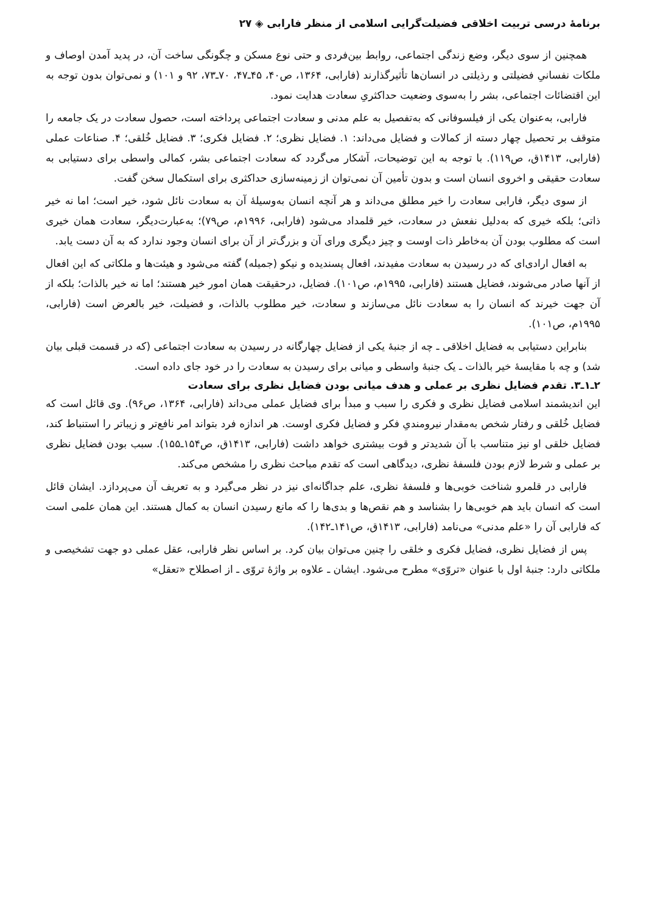برنامهٔ درسی تربیت اخلاقی فضیلت‌گرایی اسلامی از منظر فارابی ◈ ۲۷
همچنین از سوی دیگر، وضع زندگی اجتماعی، روابط بین‌فردی و حتی نوع مسکن و چگونگی ساخت آن، در پدید آمدن اوصاف و ملکات نفسانیِ فضیلتی و رذیلتی در انسان‌ها تأثیرگذارند (فارابی، ۱۳۶۴، ص۴۰، ۴۵ـ۴۷، ۷۰ـ۷۳، ۹۲ و ۱۰۱) و نمی‌توان بدون توجه به این اقتضائات اجتماعی، بشر را به‌سوی وضعیت حداکثریِ سعادت هدایت نمود.
فارابی، به‌عنوان یکی از فیلسوفانی که به‌تفصیل به علم مدنی و سعادت اجتماعی پرداخته است، حصول سعادت در یک جامعه را متوقف بر تحصیل چهار دسته از کمالات و فضایل می‌داند: ۱. فضایل نظری؛ ۲. فضایل فکری؛ ۳. فضایل خُلقی؛ ۴. صناعات عملی (فارابی، ۱۴۱۳ق، ص۱۱۹). با توجه به این توضیحات، آشکار می‌گردد که سعادت اجتماعی بشر، کمالی واسطی برای دستیابی به سعادت حقیقی و اخروی انسان است و بدون تأمین آن نمی‌توان از زمینه‌سازی حداکثری برای استکمال سخن گفت.
از سوی دیگر، فارابی سعادت را خیر مطلق می‌داند و هر آنچه انسان به‌وسیلهٔ آن به سعادت نائل شود، خیر است؛ اما نه خیر ذاتی؛ بلکه خیری که به‌دلیل نفعش در سعادت، خیر قلمداد می‌شود (فارابی، ۱۹۹۶م، ص۷۹)؛ به‌عبارت‌دیگر، سعادت همان خیری است که مطلوب بودن آن به‌خاطر ذات اوست و چیز دیگری ورای آن و بزرگ‌تر از آن برای انسان وجود ندارد که به آن دست یابد.
به افعال ارادی‌ای که در رسیدن به سعادت مفیدند، افعال پسندیده و نیکو (جمیله) گفته می‌شود و هیئت‌ها و ملکاتی که این افعال از آنها صادر می‌شوند، فضایل هستند (فارابی، ۱۹۹۵م، ص۱۰۱). فضایل، درحقیقت همان امور خیر هستند؛ اما نه خیر بالذات؛ بلکه از آن جهت خیرند که انسان را به سعادت نائل می‌سازند و سعادت، خیر مطلوب بالذات، و فضیلت، خیر بالعرض است (فارابی، ۱۹۹۵م، ص۱۰۱).
بنابراین دستیابی به فضایل اخلاقی ـ چه از جنبهٔ یکی از فضایل چهارگانه در رسیدن به سعادت اجتماعی (که در قسمت قبلی بیان شد) و چه با مقایسهٔ خیر بالذات ـ یک جنبهٔ واسطی و میانی برای رسیدن به سعادت را در خود جای داده است.
۲ـ۱ـ۳. تقدم فضایل نظری بر عملی و هدف میانی بودن فضایل نظری برای سعادت
این اندیشمند اسلامی فضایل نظری و فکری را سبب و مبدأ برای فضایل عملی می‌داند (فارابی، ۱۳۶۴، ص۹۶). وی قائل است که فضایل خُلقی و رفتار شخص به‌مقدار نیرومندیِ فکر و فضایل فکری اوست. هر اندازه فرد بتواند امر نافع‌تر و زیباتر را استنباط کند، فضایل خلقی او نیز متناسب با آن شدیدتر و قوت بیشتری خواهد داشت (فارابی، ۱۴۱۳ق، ص۱۵۴ـ۱۵۵). سبب بودن فضایل نظری بر عملی و شرط لازم بودن فلسفهٔ نظری، دیدگاهی است که تقدم مباحث نظری را مشخص می‌کند.
فارابی در قلمرو شناخت خوبی‌ها و فلسفهٔ نظری، علم جداگانه‌ای نیز در نظر می‌گیرد و به تعریف آن می‌پردازد. ایشان قائل است که انسان باید هم خوبی‌ها را بشناسد و هم نقص‌ها و بدی‌ها را که مانع رسیدن انسان به کمال هستند. این همان علمی است که فارابی آن را «علم مدنی» می‌نامد (فارابی، ۱۴۱۳ق، ص۱۴۱ـ۱۴۲).
پس از فضایل نظری، فضایل فکری و خلقی را چنین می‌توان بیان کرد. بر اساس نظر فارابی، عقل عملی دو جهت تشخیصی و ملکاتی دارد: جنبهٔ اول با عنوان «تروّی» مطرح می‌شود. ایشان ـ علاوه بر واژهٔ تروّی ـ از اصطلاح «تعقل»